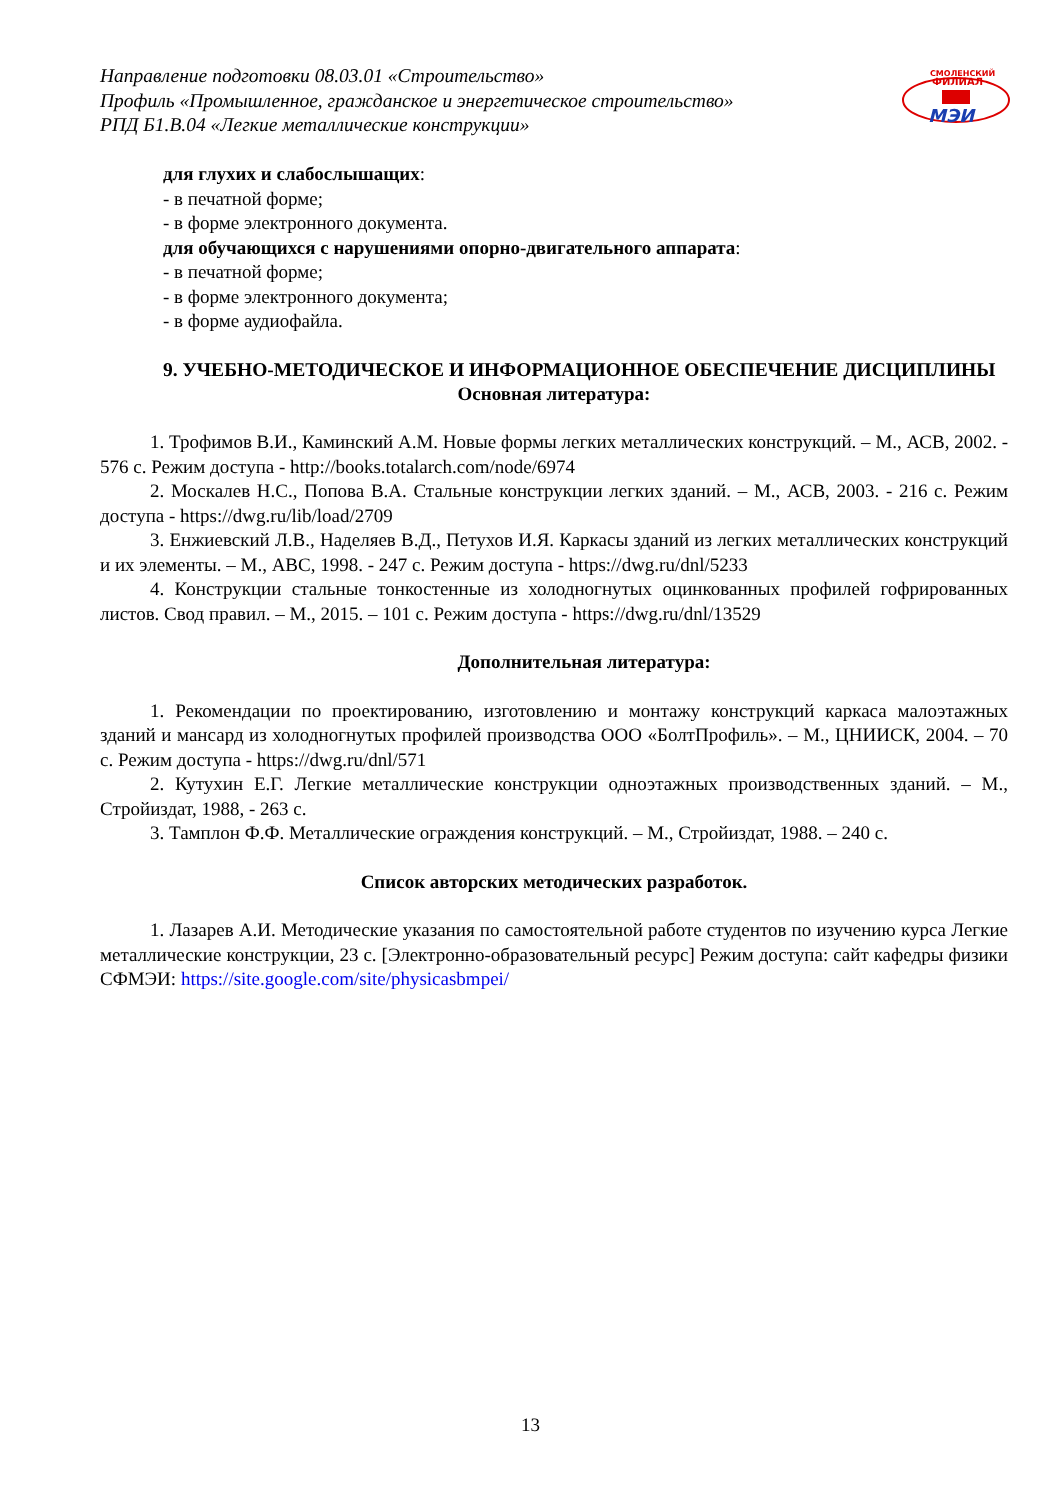Направление подготовки 08.03.01 «Строительство»
Профиль «Промышленное, гражданское и энергетическое строительство»
РПД Б1.В.04 «Легкие металлические конструкции»
СМОЛЕНСКИЙ
ФИЛИАЛ
МЭИ
для глухих и слабослышащих:
- в печатной форме;
- в форме электронного документа.
для обучающихся с нарушениями опорно-двигательного аппарата:
- в печатной форме;
- в форме электронного документа;
- в форме аудиофайла.
9. УЧЕБНО-МЕТОДИЧЕСКОЕ И ИНФОРМАЦИОННОЕ ОБЕСПЕЧЕНИЕ ДИСЦИПЛИНЫ
Основная литература:
1. Трофимов В.И., Каминский А.М. Новые формы легких металлических конструкций. – М., АСВ, 2002. - 576 с. Режим доступа - http://books.totalarch.com/node/6974
2. Москалев Н.С., Попова В.А. Стальные конструкции легких зданий. – М., АСВ, 2003. - 216 с. Режим доступа - https://dwg.ru/lib/load/2709
3. Енжиевский Л.В., Наделяев В.Д., Петухов И.Я. Каркасы зданий из легких металлических конструкций и их элементы. – М., АВС, 1998. - 247 с. Режим доступа - https://dwg.ru/dnl/5233
4. Конструкции стальные тонкостенные из холодногнутых оцинкованных профилей гофрированных листов. Свод правил. – М., 2015. – 101 с. Режим доступа - https://dwg.ru/dnl/13529
Дополнительная литература:
1. Рекомендации по проектированию, изготовлению и монтажу конструкций каркаса малоэтажных зданий и мансард из холодногнутых профилей производства ООО «БолтПрофиль». – М., ЦНИИСК, 2004. – 70 с. Режим доступа - https://dwg.ru/dnl/571
2. Кутухин Е.Г. Легкие металлические конструкции одноэтажных производственных зданий. – М., Стройиздат, 1988, - 263 с.
3. Тамплон Ф.Ф. Металлические ограждения конструкций. – М., Стройиздат, 1988. – 240 с.
Список авторских методических разработок.
1. Лазарев А.И. Методические указания по самостоятельной работе студентов по изучению курса Легкие металлические конструкции, 23 с. [Электронно-образовательный ресурс] Режим доступа: сайт кафедры физики СФМЭИ: https://site.google.com/site/physicasbmpei/
13